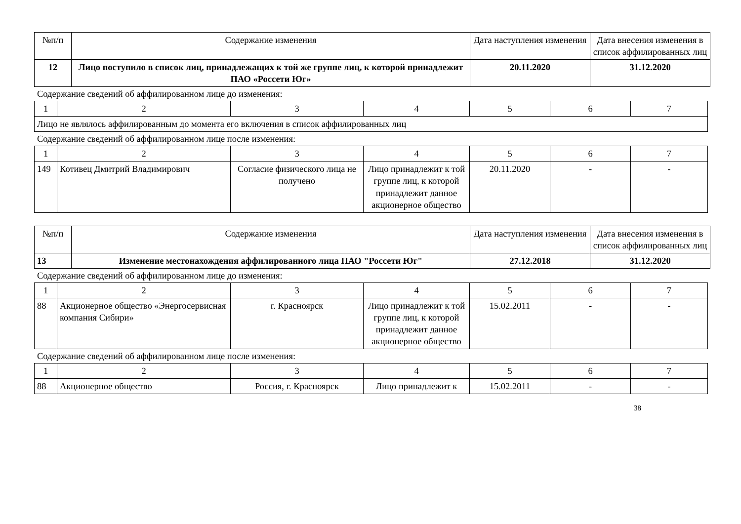| №п/п | Содержание изменения | Дата наступления изменения | Дата внесения изменения в список аффилированных лиц |
| --- | --- | --- | --- |
| 12 | Лицо поступило в список лиц, принадлежащих к той же группе лиц, к которой принадлежит ПАО «Россети Юг» | 20.11.2020 | 31.12.2020 |
Содержание сведений об аффилированном лице до изменения:
| 1 | 2 | 3 | 4 | 5 | 6 | 7 |
| Лицо не являлось аффилированным до момента его включения в список аффилированных лиц | | | | | | |
Содержание сведений об аффилированном лице после изменения:
| 1 | 2 | 3 | 4 | 5 | 6 | 7 |
| 149 | Котивец Дмитрий Владимирович | Согласие физического лица не получено | Лицо принадлежит к той группе лиц, к которой принадлежит данное акционерное общество | 20.11.2020 | - | - |
| №п/п | Содержание изменения | Дата наступления изменения | Дата внесения изменения в список аффилированных лиц |
| --- | --- | --- | --- |
| 13 | Изменение местонахождения аффилированного лица ПАО "Россети Юг" | 27.12.2018 | 31.12.2020 |
Содержание сведений об аффилированном лице до изменения:
| 1 | 2 | 3 | 4 | 5 | 6 | 7 |
| 88 | Акционерное общество «Энергосервисная компания Сибири» | г. Красноярск | Лицо принадлежит к той группе лиц, к которой принадлежит данное акционерное общество | 15.02.2011 | - | - |
Содержание сведений об аффилированном лице после изменения:
| 1 | 2 | 3 | 4 | 5 | 6 | 7 |
| 88 | Акционерное общество | Россия, г. Красноярск | Лицо принадлежит к | 15.02.2011 | - | - |
38